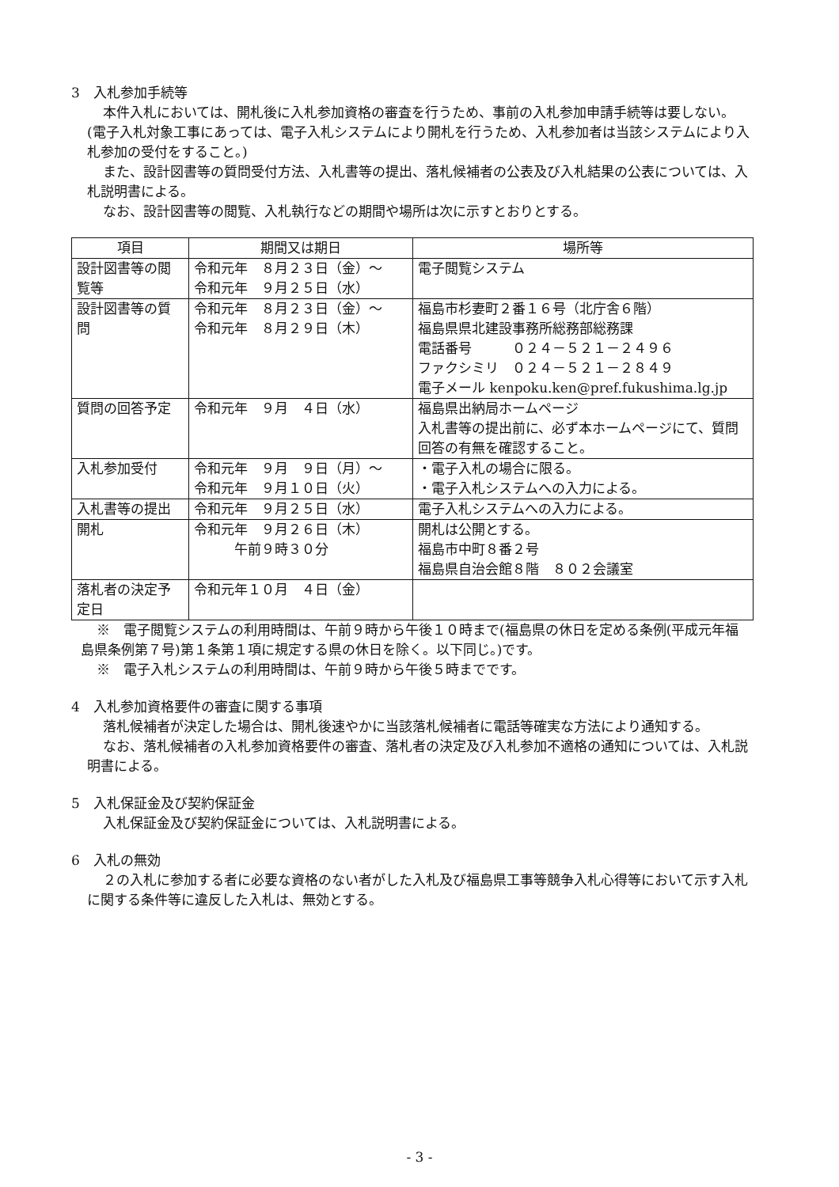3　入札参加手続等
本件入札においては、開札後に入札参加資格の審査を行うため、事前の入札参加申請手続等は要しない。(電子入札対象工事にあっては、電子入札システムにより開札を行うため、入札参加者は当該システムにより入札参加の受付をすること。)
また、設計図書等の質問受付方法、入札書等の提出、落札候補者の公表及び入札結果の公表については、入札説明書による。
なお、設計図書等の閲覧、入札執行などの期間や場所は次に示すとおりとする。
| 項目 | 期間又は期日 | 場所等 |
| --- | --- | --- |
| 設計図書等の閲覧等 | 令和元年 ８月２３日（金）～ 令和元年 ９月２５日（水） | 電子閲覧システム |
| 設計図書等の質問 | 令和元年 ８月２３日（金）～ 令和元年 ８月２９日（木） | 福島市杉妻町２番１６号（北庁舎６階） 福島県県北建設事務所総務部総務課 電話番号 ０２４－５２１－２４９６ ファクシミリ ０２４－５２１－２８４９ 電子メール kenpoku.ken@pref.fukushima.lg.jp |
| 質問の回答予定 | 令和元年 ９月 ４日（水） | 福島県出納局ホームページ 入札書等の提出前に、必ず本ホームページにて、質問回答の有無を確認すること。 |
| 入札参加受付 | 令和元年 ９月 ９日（月）～ 令和元年 ９月１０日（火） | ・電子入札の場合に限る。 ・電子入札システムへの入力による。 |
| 入札書等の提出 | 令和元年 ９月２５日（水） | 電子入札システムへの入力による。 |
| 開札 | 令和元年 ９月２６日（木） 午前９時３０分 | 開札は公開とする。 福島市中町８番２号 福島県自治会館８階 ８０２会議室 |
| 落札者の決定予定日 | 令和元年１０月 ４日（金） | |
※　電子閲覧システムの利用時間は、午前９時から午後１０時まで(福島県の休日を定める条例(平成元年福島県条例第７号)第１条第１項に規定する県の休日を除く。以下同じ。)です。
※　電子入札システムの利用時間は、午前９時から午後５時までです。
4　入札参加資格要件の審査に関する事項
落札候補者が決定した場合は、開札後速やかに当該落札候補者に電話等確実な方法により通知する。
なお、落札候補者の入札参加資格要件の審査、落札者の決定及び入札参加不適格の通知については、入札説明書による。
5　入札保証金及び契約保証金
入札保証金及び契約保証金については、入札説明書による。
6　入札の無効
２の入札に参加する者に必要な資格のない者がした入札及び福島県工事等競争入札心得等において示す入札に関する条件等に違反した入札は、無効とする。
- 3 -